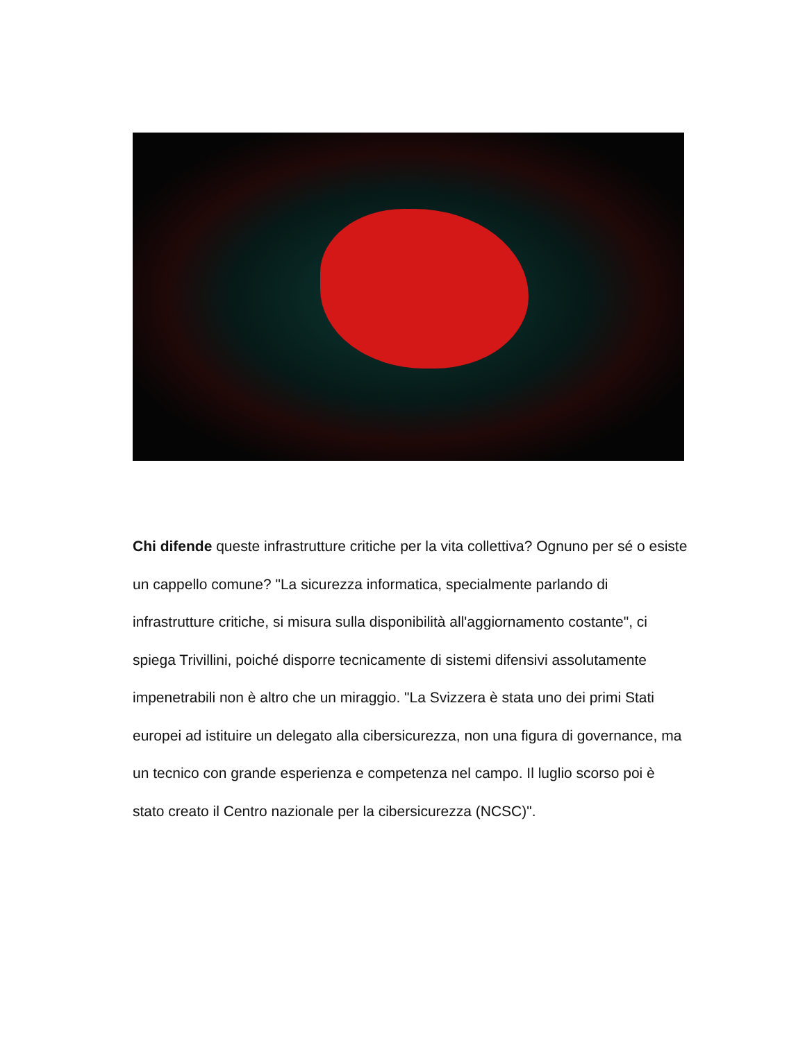Chi difende queste infrastrutture critiche per la vita collettiva? Ognuno per sé o esiste un cappello comune? "La sicurezza informatica, specialmente parlando di infrastrutture critiche, si misura sulla disponibilità all'aggiornamento costante", ci spiega Trivillini, poiché disporre tecnicamente di sistemi difensivi assolutamente impenetrabili non è altro che un miraggio. "La Svizzera è stata uno dei primi Stati europei ad istituire un delegato alla cibersicurezza, non una figura di governance, ma un tecnico con grande esperienza e competenza nel campo. Il luglio scorso poi è stato creato il Centro nazionale per la cibersicurezza (NCSC)".